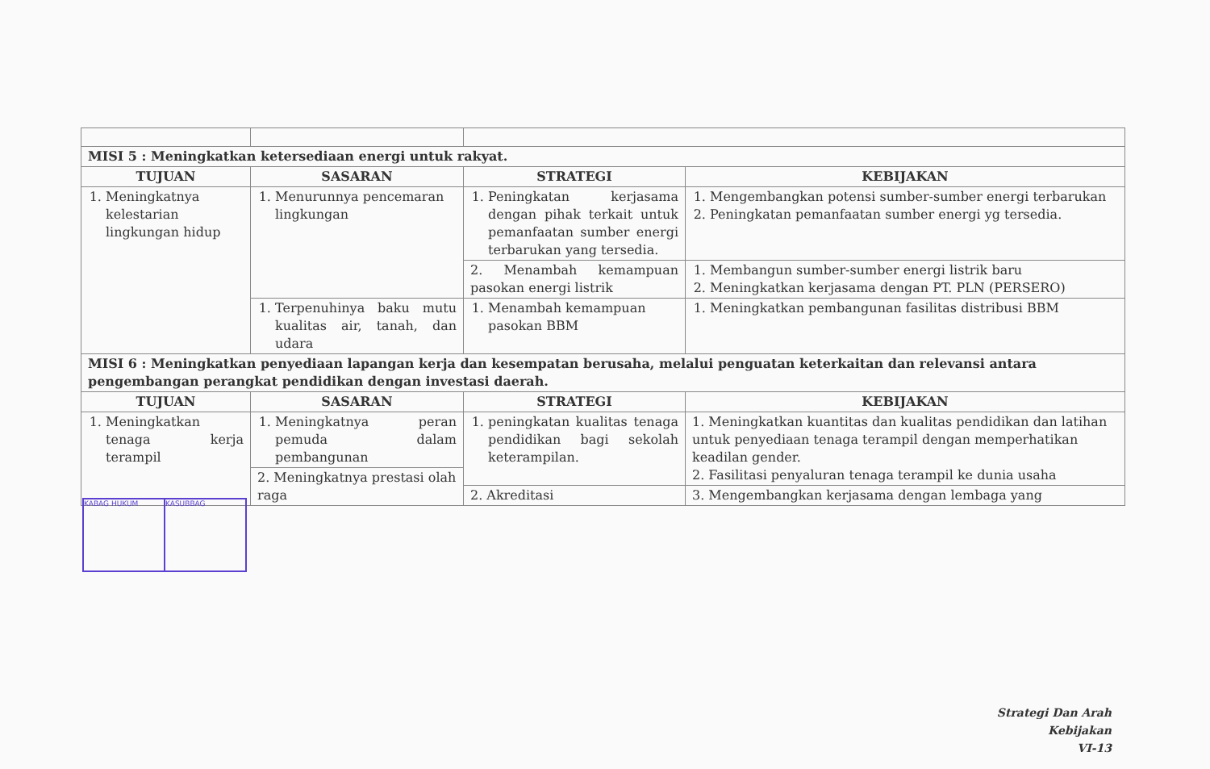| MISI 5 : Meningkatkan ketersediaan energi untuk rakyat. | | | |
| TUJUAN | SASARAN | STRATEGI | KEBIJAKAN |
| 1. Meningkatnya kelestarian lingkungan hidup | 1. Menurunnya pencemaran lingkungan | 1. Peningkatan kerjasama dengan pihak terkait untuk pemanfaatan sumber energi terbarukan yang tersedia. | 1. Mengembangkan potensi sumber-sumber energi terbarukan 2. Peningkatan pemanfaatan sumber energi yg tersedia. |
| | | 2. Menambah kemampuan pasokan energi listrik | 1. Membangun sumber-sumber energi listrik baru 2. Meningkatkan kerjasama dengan PT. PLN (PERSERO) |
| | 1. Terpenuhinya baku mutu kualitas air, tanah, dan udara | 1. Menambah kemampuan pasokan BBM | 1. Meningkatkan pembangunan fasilitas distribusi BBM |
| MISI 6 : Meningkatkan penyediaan lapangan kerja dan kesempatan berusaha, melalui penguatan keterkaitan dan relevansi antara pengembangan perangkat pendidikan dengan investasi daerah. | | | |
| TUJUAN | SASARAN | STRATEGI | KEBIJAKAN |
| 1. Meningkatkan tenaga kerja terampil | 1. Meningkatnya peran pemuda dalam pembangunan | 1. peningkatan kualitas tenaga pendidikan bagi sekolah keterampilan. | 1. Meningkatkan kuantitas dan kualitas pendidikan dan latihan untuk penyediaan tenaga terampil dengan memperhatikan keadilan gender. 2. Fasilitasi penyaluran tenaga terampil ke dunia usaha |
| | 2. Meningkatnya prestasi olah raga | | |
| | | 2. Akreditasi | 3. Mengembangkan kerjasama dengan lembaga yang |
KABAG HUKUM KASUBBAG
Strategi Dan Arah Kebijakan
VI-13